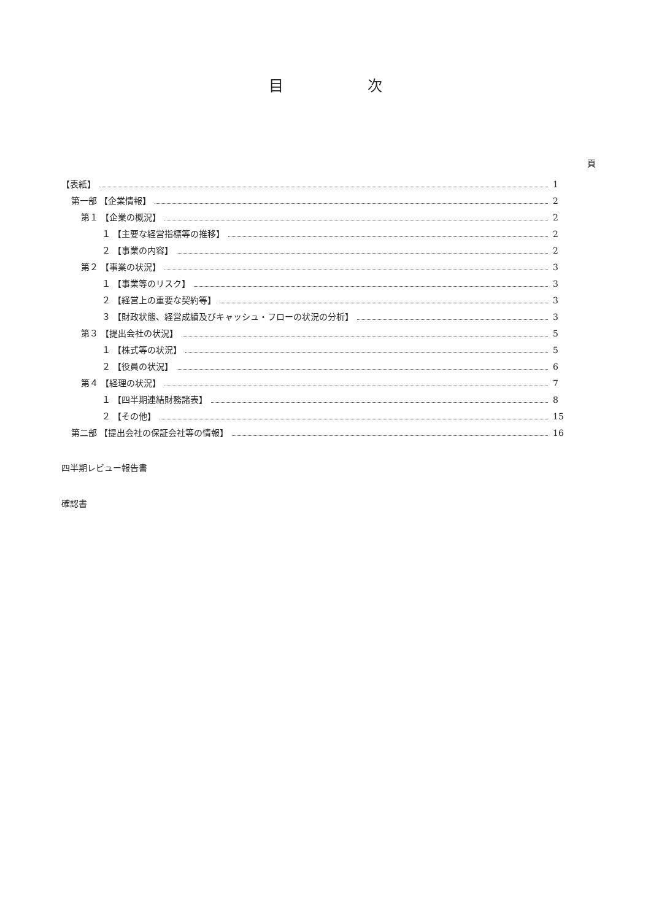目 次
頁
【表紙】 1
第一部 【企業情報】 2
第１ 【企業の概況】 2
１ 【主要な経営指標等の推移】 2
２ 【事業の内容】 2
第２ 【事業の状況】 3
１ 【事業等のリスク】 3
２ 【経営上の重要な契約等】 3
３ 【財政状態、経営成績及びキャッシュ・フローの状況の分析】 3
第３ 【提出会社の状況】 5
１ 【株式等の状況】 5
２ 【役員の状況】 6
第４ 【経理の状況】 7
１ 【四半期連結財務諸表】 8
２ 【その他】 15
第二部 【提出会社の保証会社等の情報】 16
四半期レビュー報告書
確認書